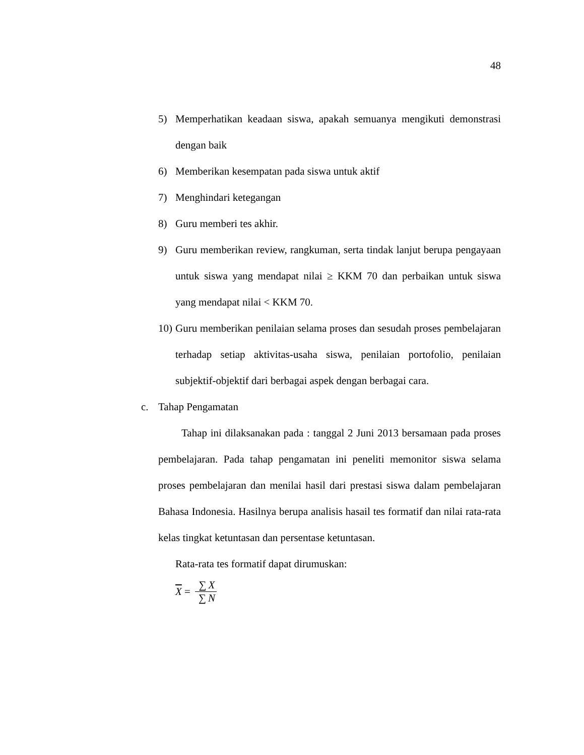48
5) Memperhatikan keadaan siswa, apakah semuanya mengikuti demonstrasi dengan baik
6) Memberikan kesempatan pada siswa untuk aktif
7) Menghindari ketegangan
8) Guru memberi tes akhir.
9) Guru memberikan review, rangkuman, serta tindak lanjut berupa pengayaan untuk siswa yang mendapat nilai ≥ KKM 70 dan perbaikan untuk siswa yang mendapat nilai < KKM 70.
10) Guru memberikan penilaian selama proses dan sesudah proses pembelajaran terhadap setiap aktivitas-usaha siswa, penilaian portofolio, penilaian subjektif-objektif dari berbagai aspek dengan berbagai cara.
c. Tahap Pengamatan
Tahap ini dilaksanakan pada : tanggal 2 Juni 2013 bersamaan pada proses pembelajaran. Pada tahap pengamatan ini peneliti memonitor siswa selama proses pembelajaran dan menilai hasil dari prestasi siswa dalam pembelajaran Bahasa Indonesia. Hasilnya berupa analisis hasail tes formatif dan nilai rata-rata kelas tingkat ketuntasan dan persentase ketuntasan.
Rata-rata tes formatif dapat dirumuskan:
X = ∑ X ∑ N